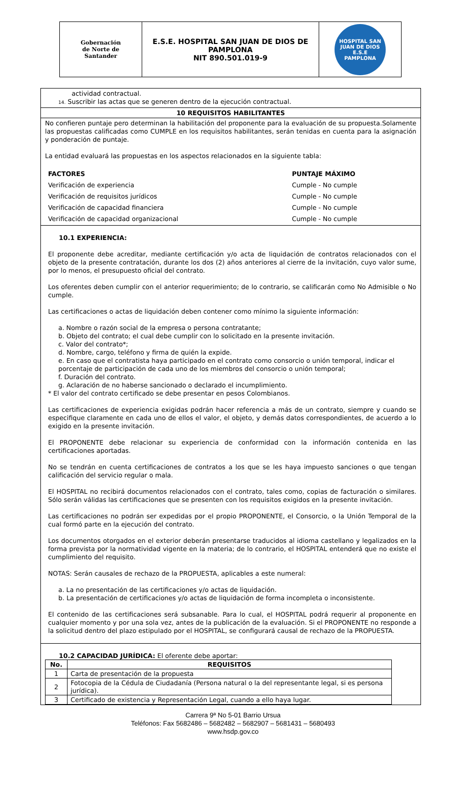| Gobernación de Norte de Santander | E.S.E. HOSPITAL SAN JUAN DE DIOS DE PAMPLONA NIT 890.501.019-9 | HOSPITAL SAN JUAN DE DIOS E.S.E PAMPLONA |
actividad contractual.
14. Suscribir las actas que se generen dentro de la ejecución contractual.
10 REQUISITOS HABILITANTES
No confieren puntaje pero determinan la habilitación del proponente para la evaluación de su propuesta.Solamente las propuestas calificadas como CUMPLE en los requisitos habilitantes, serán tenidas en cuenta para la asignación y ponderación de puntaje.
La entidad evaluará las propuestas en los aspectos relacionados en la siguiente tabla:
| FACTORES | PUNTAJE MÁXIMO |
| --- | --- |
| Verificación de experiencia | Cumple - No cumple |
| Verificación de requisitos jurídicos | Cumple - No cumple |
| Verificación de capacidad financiera | Cumple - No cumple |
| Verificación de capacidad organizacional | Cumple - No cumple |
10.1 EXPERIENCIA:
El proponente debe acreditar, mediante certificación y/o acta de liquidación de contratos relacionados con el objeto de la presente contratación, durante los dos (2) años anteriores al cierre de la invitación, cuyo valor sume, por lo menos, el presupuesto oficial del contrato.
Los oferentes deben cumplir con el anterior requerimiento; de lo contrario, se calificarán como No Admisible o No cumple.
Las certificaciones o actas de liquidación deben contener como mínimo la siguiente información:
a. Nombre o razón social de la empresa o persona contratante;
b. Objeto del contrato; el cual debe cumplir con lo solicitado en la presente invitación.
c. Valor del contrato*;
d. Nombre, cargo, teléfono y firma de quién la expide.
e. En caso que el contratista haya participado en el contrato como consorcio o unión temporal, indicar el porcentaje de participación de cada uno de los miembros del consorcio o unión temporal;
f. Duración del contrato.
g. Aclaración de no haberse sancionado o declarado el incumplimiento.
* El valor del contrato certificado se debe presentar en pesos Colombianos.
Las certificaciones de experiencia exigidas podrán hacer referencia a más de un contrato, siempre y cuando se especifique claramente en cada uno de ellos el valor, el objeto, y demás datos correspondientes, de acuerdo a lo exigido en la presente invitación.
El PROPONENTE debe relacionar su experiencia de conformidad con la información contenida en las certificaciones aportadas.
No se tendrán en cuenta certificaciones de contratos a los que se les haya impuesto sanciones o que tengan calificación del servicio regular o mala.
El HOSPITAL no recibirá documentos relacionados con el contrato, tales como, copias de facturación o similares. Sólo serán válidas las certificaciones que se presenten con los requisitos exigidos en la presente invitación.
Las certificaciones no podrán ser expedidas por el propio PROPONENTE, el Consorcio, o la Unión Temporal de la cual formó parte en la ejecución del contrato.
Los documentos otorgados en el exterior deberán presentarse traducidos al idioma castellano y legalizados en la forma prevista por la normatividad vigente en la materia; de lo contrario, el HOSPITAL entenderá que no existe el cumplimiento del requisito.
NOTAS: Serán causales de rechazo de la PROPUESTA, aplicables a este numeral:
a. La no presentación de las certificaciones y/o actas de liquidación.
b. La presentación de certificaciones y/o actas de liquidación de forma incompleta o inconsistente.
El contenido de las certificaciones será subsanable. Para lo cual, el HOSPITAL podrá requerir al proponente en cualquier momento y por una sola vez, antes de la publicación de la evaluación. Si el PROPONENTE no responde a la solicitud dentro del plazo estipulado por el HOSPITAL, se configurará causal de rechazo de la PROPUESTA.
10.2 CAPACIDAD JURÍDICA: El oferente debe aportar:
| No. | REQUISITOS |
| --- | --- |
| 1 | Carta de presentación de la propuesta |
| 2 | Fotocopia de la Cédula de Ciudadanía (Persona natural o la del representante legal, si es persona jurídica). |
| 3 | Certificado de existencia y Representación Legal, cuando a ello haya lugar. |
Carrera 9ª No 5-01 Barrio Ursua
Teléfonos: Fax 5682486 – 5682482 – 5682907 – 5681431 – 5680493
www.hsdp.gov.co